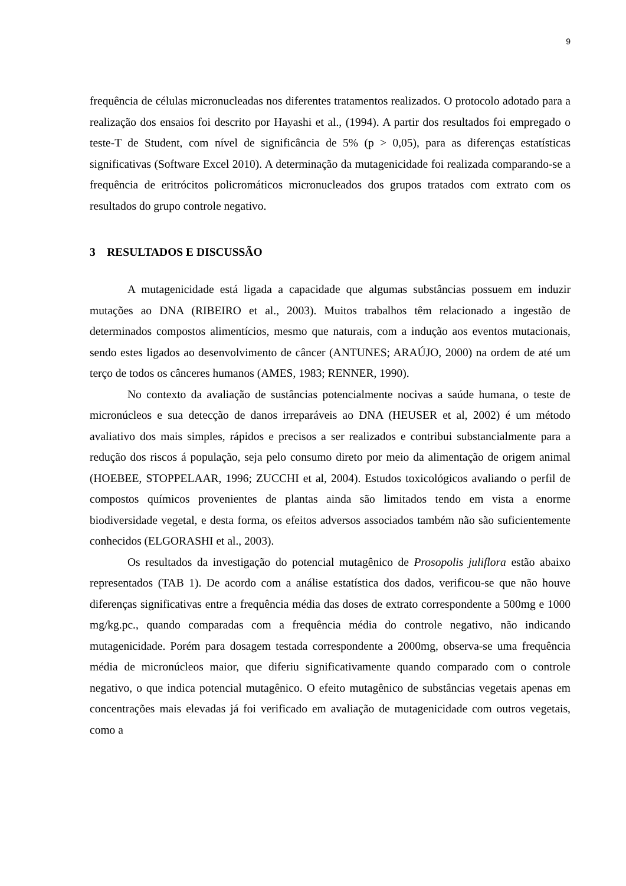9
frequência de células micronucleadas nos diferentes tratamentos realizados. O protocolo adotado para a realização dos ensaios foi descrito por Hayashi et al., (1994). A partir dos resultados foi empregado o teste-T de Student, com nível de significância de 5% (p > 0,05), para as diferenças estatísticas significativas (Software Excel 2010). A determinação da mutagenicidade foi realizada comparando-se a frequência de eritrócitos policromáticos micronucleados dos grupos tratados com extrato com os resultados do grupo controle negativo.
3 RESULTADOS E DISCUSSÃO
A mutagenicidade está ligada a capacidade que algumas substâncias possuem em induzir mutações ao DNA (RIBEIRO et al., 2003). Muitos trabalhos têm relacionado a ingestão de determinados compostos alimentícios, mesmo que naturais, com a indução aos eventos mutacionais, sendo estes ligados ao desenvolvimento de câncer (ANTUNES; ARAÚJO, 2000) na ordem de até um terço de todos os cânceres humanos (AMES, 1983; RENNER, 1990).
No contexto da avaliação de sustâncias potencialmente nocivas a saúde humana, o teste de micronúcleos e sua detecção de danos irreparáveis ao DNA (HEUSER et al, 2002) é um método avaliativo dos mais simples, rápidos e precisos a ser realizados e contribui substancialmente para a redução dos riscos á população, seja pelo consumo direto por meio da alimentação de origem animal (HOEBEE, STOPPELAAR, 1996; ZUCCHI et al, 2004). Estudos toxicológicos avaliando o perfil de compostos químicos provenientes de plantas ainda são limitados tendo em vista a enorme biodiversidade vegetal, e desta forma, os efeitos adversos associados também não são suficientemente conhecidos (ELGORASHI et al., 2003).
Os resultados da investigação do potencial mutagênico de Prosopolis juliflora estão abaixo representados (TAB 1). De acordo com a análise estatística dos dados, verificou-se que não houve diferenças significativas entre a frequência média das doses de extrato correspondente a 500mg e 1000 mg/kg.pc., quando comparadas com a frequência média do controle negativo, não indicando mutagenicidade. Porém para dosagem testada correspondente a 2000mg, observa-se uma frequência média de micronúcleos maior, que diferiu significativamente quando comparado com o controle negativo, o que indica potencial mutagênico. O efeito mutagênico de substâncias vegetais apenas em concentrações mais elevadas já foi verificado em avaliação de mutagenicidade com outros vegetais, como a